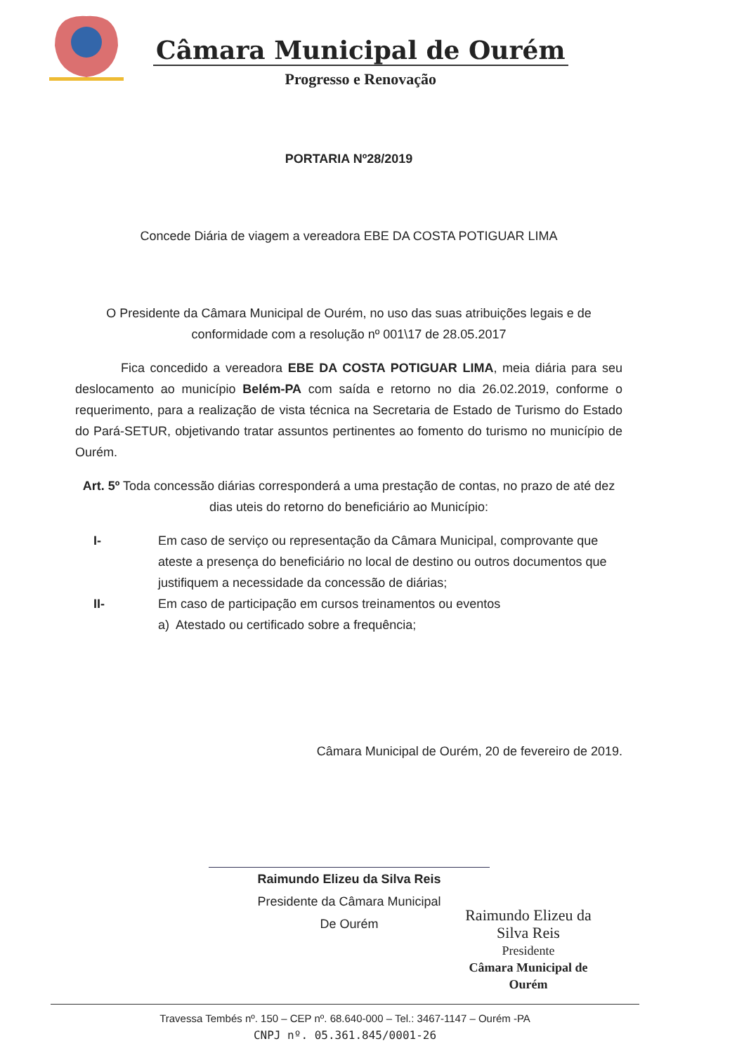Câmara Municipal de Ourém
Progresso e Renovação
PORTARIA Nº28/2019
Concede Diária de viagem a vereadora EBE DA COSTA POTIGUAR LIMA
O Presidente da Câmara Municipal de Ourém, no uso das suas atribuições legais e de conformidade com a resolução nº 001\17 de 28.05.2017
Fica concedido a vereadora EBE DA COSTA POTIGUAR LIMA, meia diária para seu deslocamento ao município Belém-PA com saída e retorno no dia 26.02.2019, conforme o requerimento, para a realização de vista técnica na Secretaria de Estado de Turismo do Estado do Pará-SETUR, objetivando tratar assuntos pertinentes ao fomento do turismo no município de Ourém.
Art. 5º Toda concessão diárias corresponderá a uma prestação de contas, no prazo de até dez dias uteis do retorno do beneficiário ao Município:
I- Em caso de serviço ou representação da Câmara Municipal, comprovante que ateste a presença do beneficiário no local de destino ou outros documentos que justifiquem a necessidade da concessão de diárias;
II- Em caso de participação em cursos treinamentos ou eventos
a) Atestado ou certificado sobre a frequência;
Câmara Municipal de Ourém, 20 de fevereiro de 2019.
Raimundo Elizeu da Silva Reis
Presidente da Câmara Municipal
De Ourém
Raimundo Elizeu da Silva Reis
Presidente
Câmara Municipal de Ourém
Travessa Tembés nº. 150 – CEP nº. 68.640-000 – Tel.: 3467-1147 – Ourém -PA
CNPJ nº. 05.361.845/0001-26